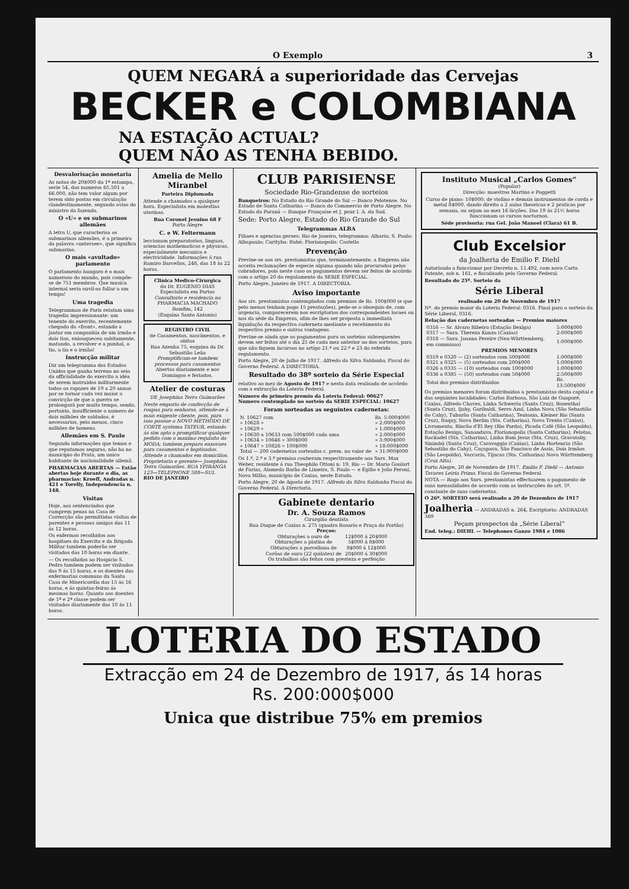O Exemplo 3
QUEM NEGARÁ a superioridade das Cervejas
BECKER e COLOMBIANA
NA ESTAÇÃO ACTUAL?
QUEM NÃO AS TENHA BEBIDO.
Desvalorisação monetaria
As notas de 20$000 da 1ª estampa, serie 54, dos numeros 65.501 a 66.000, não tem valor algum por terem sido postas em circulação clandestinamente, segundo aviso do ministro da fazenda.
O «U» e os submarinos allemães
A letra U, que caracterisa os submarinos allemães, é a primeira da palavra «untersee», que significa submarino.
O mais «avultado» parlamento
O parlamento hungaro é o mais numeroso do mundo, pois compõe-se de 751 membros. Que musica internal seria ouvil-os fallar a um tempo!
Uma tragedia
Telegrammas de Paris relatam uma tragedia impressionante: um tenente do exercito, recentemente chegado da «front», estando a jantar em companhia de um irmão e dois tios, enlouqueceu subitamente, matando, a revolver e a punhal, o tio, a tia e o irmão!
Instrucção militar
Diz um telegramma dos Estados Unidos que ganha terreno no seio da officialidade do exercito a idéa de serem instruidos militarmente todos os rapazes de 19 a 20 annos por se tornar cada vez maior a convicção de que a guerra se prolongará por muito tempo, sendo, portanto, insufficiente o numero de dois milhões de soldados, é necessarios, pelo menos, cinco milhões de homens.
Allemães em S. Paulo
Segundo informações que temos e que reputamos seguras, não ha no municipio do Prata, um unico habitante de nacionalidade allemã.
PHARMACIAS ABERTAS — Estão abertas hoje durante o dia, as pharmacias: Kroeff, Andradas n. 421 e Torelly, Independencia n. 148.
Visitas
Hoje, aos sentenciados que cumprem penas na Casa de Correcção são permittidas visitas de parentes e pessoas amigas das 11 ás 12 horas.
Os enfermos recolhidos aos hospitaes do Exercito e da Brigada Militar tambem poderão ser visitados das 10 horas em diante.
— Os recolhidos ao Hospicio S. Pedro tambem podem ser visitados das 9 ás 15 horas, e os doentes das enfermarias communs da Santa Casa de Misericordia das 15 ás 16 horas, e ás quintas-feiras ás mesmas horas. Quanto aos doentes de 1ª e 2ª classe podem ser visitados diariamente das 10 ás 11 horas.
Amelia de Mello Miranbel
Parteira Diplomada
Attende a chamados a qualquer hora. Especialista em molestias uterinas.
Rua Coronel Jesuino 68 F
Porto Alegre
C. e W. Feltermann
leccionam preparatorios, linguas, sciencias mathematicas e physicas, especialmente mecanica e electricidade. Informações á rua Ramiro Barcellos, 246, das 18 ás 22 horas.
Clinica Medico-Cirurgica
do Dr. EUGENIO DIAS
Especialista em Partos
Consultorio e residencia na PHARMACIA MACHADO
Bomfim, 142
(Esquina Santo Antonio)
REGISTRO CIVIL
de Casamentos, nascimentos, e obitos
Rua Azenha 75, esquina da Dr. Sebastião Leão
Promptificam-se tambem processos para casamentos
Abertas diariamente e nos Domingos e feriados.
Atelier de costuras
DE Josephina Terra Guimarães
Neste emporio de confecção de roupas para senhoras, attende-se á mais exigente cliente, pois, para isso possue o NOVO METHODO DE CORTE systema TATEUR, estando ás sim apto a promptificar qualquer pedido com o maximo requisito da MODA; tambem prepara enxovaes para casamentos e baptisados. Attende a chamados em domicilios. Proprietaria e gerente— Josephina Terra Guimarães. RUA YPIRANGA 123—TELEPHONE 588—SUL
RIO DE JANEIRO
CLUB PARISIENSE
Sociedade Rio-Grandense de sorteios
Banqueiros: No Estado do Rio Grande do Sul — Banco Pelotense. No Estado de Santa Catharina — Banco do Commercio de Porto Alegre. No Estado do Paraná — Banque Française et J. pour I. A. du Sud.
Sede: Porto Alegre, Estado do Rio Grande do Sul
Telegrammas ALBA
Filiaes e agencias geraes: Rio de Janeiro, telegramma: Albario; S. Paulo: Albapaulo; Curityba: Bubé; Florianopolis: Castello
Prevenção
Previne-se aos srs. prestamistas que, terminantemente, a Empreza não acceita reclamações de especie alguma quando não procurados pelos cobradores, pois neste caso os pagamentos devem ser feitos de accôrdo com o artigo 20 do regulamento da SERIE ESPECIAL.
Porto Alegre, Janeiro de 1917. A DIRECTORIA.
Aviso importante
Aos srs. prestamistas contemplados com premios de Rs. 100$000 (e que pelo menos tenham pago 15 prestações), pede-se o obsequio de, com urgencia, comparecerem nos escriptorios dos correspondentes locaes ou nos da séde da Empreza, afim de lhes ser proposta a immediata liquidação da respectiva caderneta mediante o recebimento do respectivo premio e outras vantagens.
Previne-se ainda que os pagamentos para os sorteios subsequentes devem ser feitos até o dia 25 de cada mez anterior ao dos sorteios, para que não fiquem incursos no artigo 21.º ou 22.º e 23 do referido regulamento.
Porto Alegre, 20 de Julho de 1917. Alfredo da Silva Saldanha, Fiscal do Governo Federal. A DIRECTORIA.
Resultado do 38º sorteio da Série Especial
relativo ao mez de Agosto de 1917 e nesta data realisado de accôrdo com a extracção da Loteria Federal.
Numero do primeiro premio da Loteria Federal: 00627
Numero contemplado no sorteio da SERIE ESPECIAL: 10627
Foram sorteadas as seguintes cadernetas:
| N. 10627 com | Rs. 5:000$000 |
| » 10628 » | » 2:000$000 |
| » 10629 » | » 1:000$000 |
| » 10630 a 10633 com 500$000 cada uma | » 2:000$000 |
| » 10634 » 10646 » 300$000 | » 3:900$000 |
| » 10647 » 10826 » 100$000 | » 18:000$000 |
| Total — 200 cadernetas sorteadas c. prem. no valor de | » 31:900$000 |
Os 1.º, 2.º e 3.º premios couberam respectivamente aos Snrs. Max Weber, residente á rua Theophilo Ottoni n: 19, Rio — Dr. Mario Goulart de Farias, Alameda Barão de Limeira, S. Paulo — e Egilio e João Peroni, Nova Milão, municipio de Caxias, neste Estado.
Porto Alegre, 20 de Agosto de 1917. Alfredo da Silva Saldanha Fiscal do Governo Federal. A Directoria.
Gabinete dentario
Dr. A. Souza Ramos
Cirurgião dentista
Rua Duque de Caxias n. 275 (quadra Rosario e Praça do Portão)
Preços:
| Obturações a ouro de | 12$000 á 20$000 |
| Obturações a platina de | 5$000 á 8$000 |
| Obturações a porcellana de | 8$000 á 12$000 |
| Corôas de ouro (22 quilates) de | 20$000 á 30$000 |
Os trabalhos são feitos com presteza e perfeição
Instituto Musical „Carlos Gomes“
(Popular)
Direcção: maestros Martins e Poggetti
Curso de piano: 10$000; de violino e demais instrumentos de corda e metal 8$000, dando direito a 2 aulas theoricas e 2 praticas por semana, ou sejam ao mez 16 licções. Das 19 ás 21½ horas funccionam os cursos nocturnos.
Séde provisoria: rua Gel. João Manoel (Clara) 61 B.
Club Excelsior
da Joalheria de Emilio F. Diehl
Autorisado a funccionar por Decreto n. 11.492, com nova Carta Patente, sob n. 161, e fiscalisado pelo Governo Federal.
Resultado do 25º. Sorteio da
Série Liberal
realisado em 20 de Novembro de 1917
Nº. do premio maior da Loteria Federal: 0316. Final para o sorteio da Série Liberal, 0316.
Relação das cadernetas sorteadas — Premios maiores
| 0316 — Sr. Alvaro Ribeiro (Estação Bexiga) | 5:000$000 |
| 0317 — Snra. Thereza Kunza (Caxias) | 2:000$000 |
| 0318 — Snra. Joanna Pereire (Neu-Württemberg, em commisso) | 1:000$000 |
| PREMIOS MENORES | |
| 0319 e 0320 — (2) sorteados com 500$000 | 1:000$000 |
| 0321 a 0325 — (5) sorteados com 200$000 | 1:000$000 |
| 0326 a 0335 — (10) sorteados com 100$000 | 1:000$000 |
| 0336 a 0385 — (50) sorteados com 50$000 | 2:500$000 |
| Total dos premios distribuidos | Rs. 13:500$000 |
Os premios menores foram distribuidos a prestamistas desta capital e das seguintes localidades: Carlos Barbosa, São Luiz de Guaporé, Caxias, Alfredo Chaves, Linha Schweriu (Santa Cruz), Rosenthal (Santa Cruz), Ijuhy, Garibaldi, Serro Azul, Linha Nova (São Sebastião do Cahy), Tubarão (Santa Catharina), Teutonia, Kleiner Rio (Santa Cruz), Itaquy, Nova Berlim (Sta. Catharina), Nova Trento (Caxias), Livramento, Rincão d'El Rey (Rio Pardo), Picada Café (São Leopoldo), Estação Bexiga, Sananduva, Florianopolis (Santa Catharina), Pelotas, Rackadel (Sta. Catharina), Linha Bom Jesus (Sta. Cruz), Gravatahy, Sinimbú (Santa Cruz), Caravaggio (Caxias), Linha Hortencia (São Sebastião do Cahy), Caçapava, São Fancisco de Assis, Dois Irmãos (São Leopoldo), Vaccaria, Tijucas (Sta. Catharina) Nova Württemberg (Cruz Alta).
Porto Alegre, 20 de Novembro de 1917. Emilio F. Diehl — Antonio Tavares Leiria Primo, Fiscal do Governo Federal.
NOTA — Rogo aos Snrs. prestamistas effectuarem o pagamento de suas mensalidades de accordo com as instrucções do art. 5º. constante de suas cadernetas.
O 26º. SORTEIO será realisado a 20 de Dezembro de 1917
Joalheria — ANDRADAS n. 264, Escriptorio: ANDRADAS 369
Peçam prospectos da „Série Liberal“
End. teleg.: DIEHL — Telephones Ganzo 1984 e 1086
LOTERIA DO ESTADO
Extracção em 24 de Dezembro de 1917, ás 14 horas
Rs. 200:000$000
Unica que distribue 75% em premios